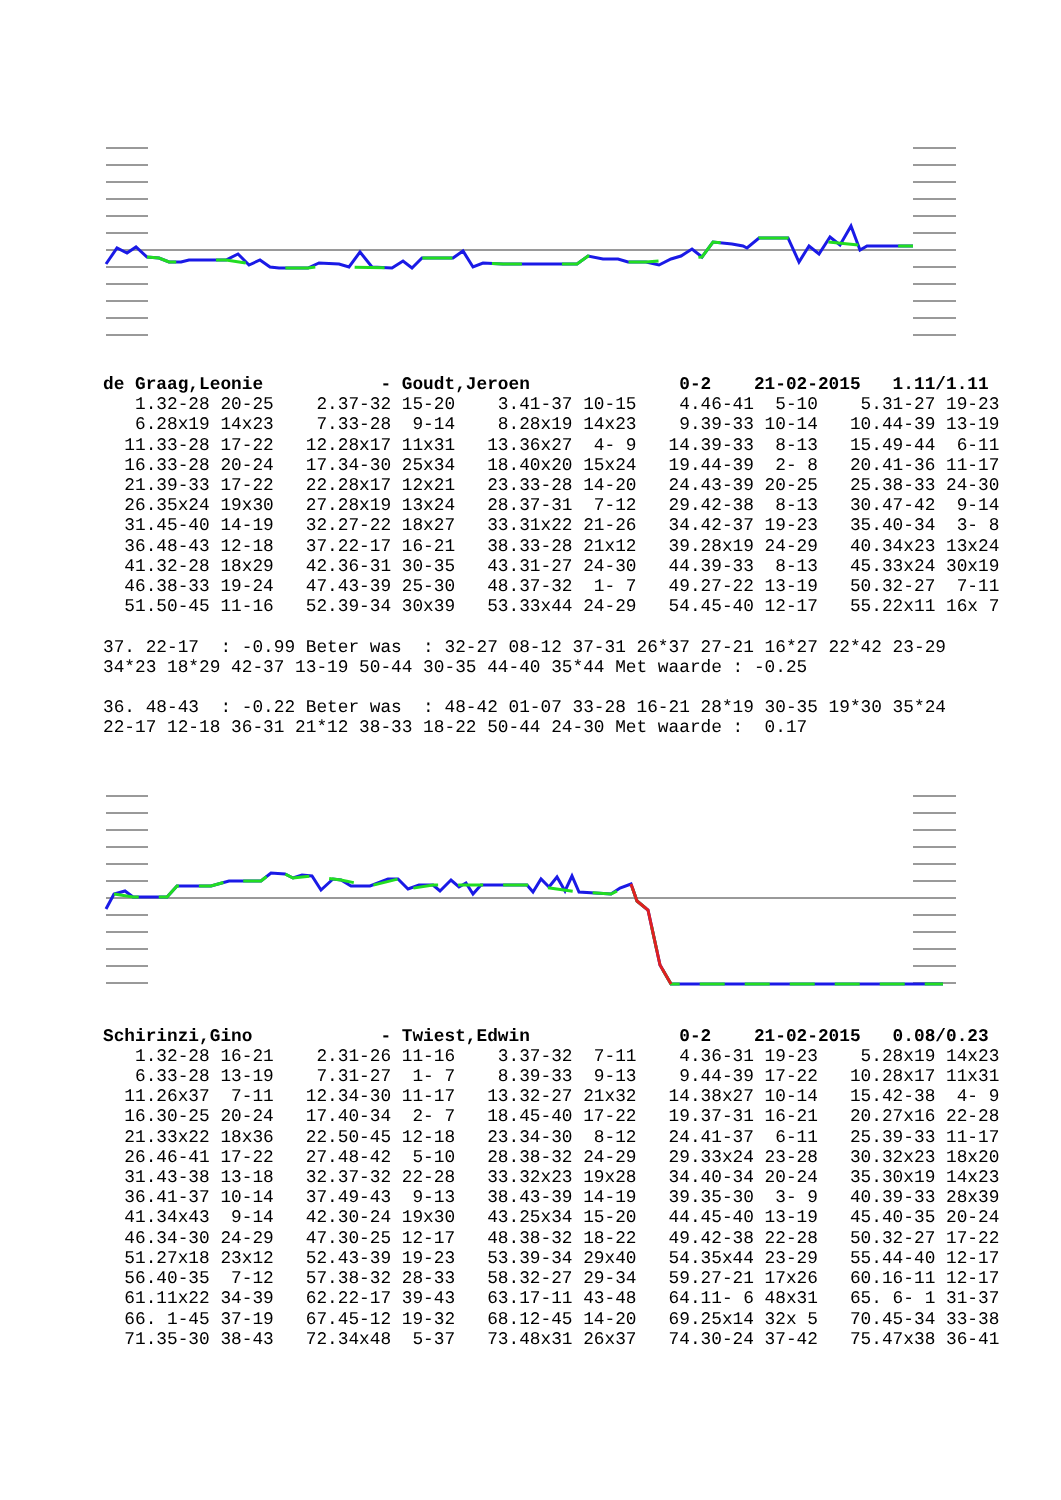de Graag,Leonie           - Goudt,Jeroen              0-2    21-02-2015   1.11/1.11
   1.32-28 20-25    2.37-32 15-20    3.41-37 10-15    4.46-41  5-10    5.31-27 19-23
   6.28x19 14x23    7.33-28  9-14    8.28x19 14x23    9.39-33 10-14   10.44-39 13-19
  11.33-28 17-22   12.28x17 11x31   13.36x27  4- 9   14.39-33  8-13   15.49-44  6-11
  16.33-28 20-24   17.34-30 25x34   18.40x20 15x24   19.44-39  2- 8   20.41-36 11-17
  21.39-33 17-22   22.28x17 12x21   23.33-28 14-20   24.43-39 20-25   25.38-33 24-30
  26.35x24 19x30   27.28x19 13x24   28.37-31  7-12   29.42-38  8-13   30.47-42  9-14
  31.45-40 14-19   32.27-22 18x27   33.31x22 21-26   34.42-37 19-23   35.40-34  3- 8
  36.48-43 12-18   37.22-17 16-21   38.33-28 21x12   39.28x19 24-29   40.34x23 13x24
  41.32-28 18x29   42.36-31 30-35   43.31-27 24-30   44.39-33  8-13   45.33x24 30x19
  46.38-33 19-24   47.43-39 25-30   48.37-32  1- 7   49.27-22 13-19   50.32-27  7-11
  51.50-45 11-16   52.39-34 30x39   53.33x44 24-29   54.45-40 12-17   55.22x11 16x 7

37. 22-17  : -0.99 Beter was  : 32-27 08-12 37-31 26*37 27-21 16*27 22*42 23-29
34*23 18*29 42-37 13-19 50-44 30-35 44-40 35*44 Met waarde : -0.25

36. 48-43  : -0.22 Beter was  : 48-42 01-07 33-28 16-21 28*19 30-35 19*30 35*24
22-17 12-18 36-31 21*12 38-33 18-22 50-44 24-30 Met waarde :  0.17
Schirinzi,Gino            - Twiest,Edwin              0-2    21-02-2015   0.08/0.23
   1.32-28 16-21    2.31-26 11-16    3.37-32  7-11    4.36-31 19-23    5.28x19 14x23
   6.33-28 13-19    7.31-27  1- 7    8.39-33  9-13    9.44-39 17-22   10.28x17 11x31
  11.26x37  7-11   12.34-30 11-17   13.32-27 21x32   14.38x27 10-14   15.42-38  4- 9
  16.30-25 20-24   17.40-34  2- 7   18.45-40 17-22   19.37-31 16-21   20.27x16 22-28
  21.33x22 18x36   22.50-45 12-18   23.34-30  8-12   24.41-37  6-11   25.39-33 11-17
  26.46-41 17-22   27.48-42  5-10   28.38-32 24-29   29.33x24 23-28   30.32x23 18x20
  31.43-38 13-18   32.37-32 22-28   33.32x23 19x28   34.40-34 20-24   35.30x19 14x23
  36.41-37 10-14   37.49-43  9-13   38.43-39 14-19   39.35-30  3- 9   40.39-33 28x39
  41.34x43  9-14   42.30-24 19x30   43.25x34 15-20   44.45-40 13-19   45.40-35 20-24
  46.34-30 24-29   47.30-25 12-17   48.38-32 18-22   49.42-38 22-28   50.32-27 17-22
  51.27x18 23x12   52.43-39 19-23   53.39-34 29x40   54.35x44 23-29   55.44-40 12-17
  56.40-35  7-12   57.38-32 28-33   58.32-27 29-34   59.27-21 17x26   60.16-11 12-17
  61.11x22 34-39   62.22-17 39-43   63.17-11 43-48   64.11- 6 48x31   65. 6- 1 31-37
  66. 1-45 37-19   67.45-12 19-32   68.12-45 14-20   69.25x14 32x 5   70.45-34 33-38
  71.35-30 38-43   72.34x48  5-37   73.48x31 26x37   74.30-24 37-42   75.47x38 36-41